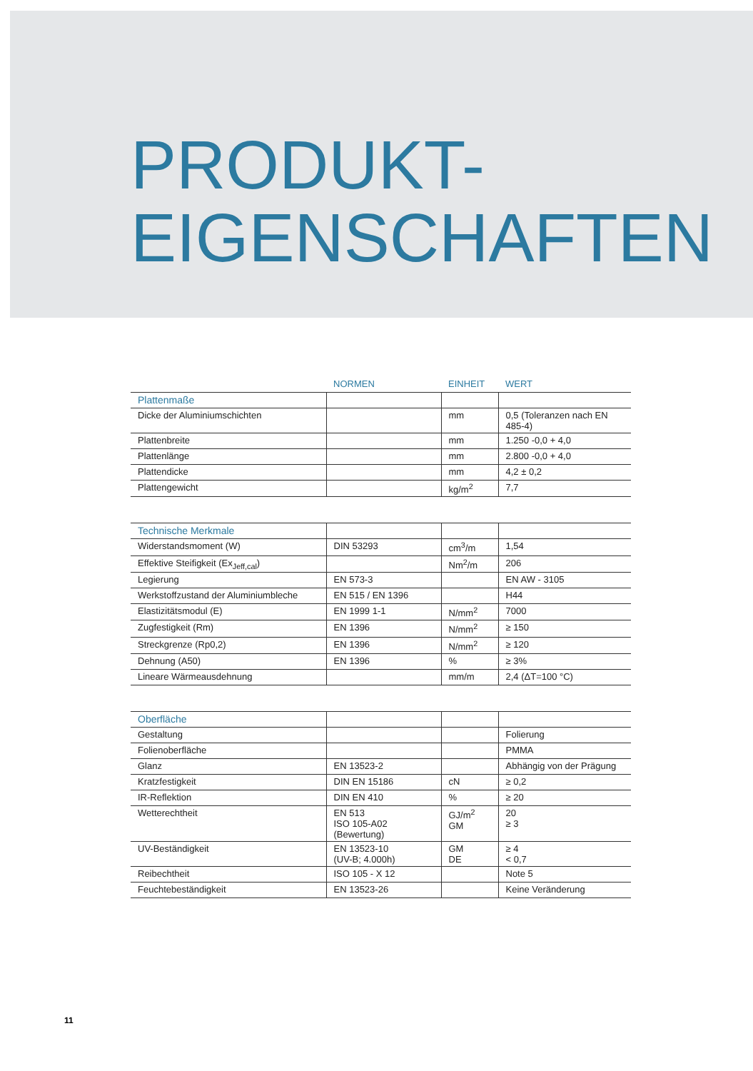PRODUKT-
EIGENSCHAFTEN
| | NORMEN | EINHEIT | WERT |
| --- | --- | --- | --- |
| Plattenmaße | | | |
| Dicke der Aluminiumschichten | | mm | 0,5 (Toleranzen nach EN 485-4) |
| Plattenbreite | | mm | 1.250 -0,0 + 4,0 |
| Plattenlänge | | mm | 2.800 -0,0 + 4,0 |
| Plattendicke | | mm | 4,2 ± 0,2 |
| Plattengewicht | | kg/m<sup>2</sup> | 7,7 |
| Technische Merkmale | | | |
| Widerstandsmoment (W) | DIN 53293 | cm<sup>3</sup>/m | 1,54 |
| Effektive Steifigkeit (Ex<sub>Jeff,cal</sub>) | | Nm<sup>2</sup>/m | 206 |
| Legierung | EN 573-3 | | EN AW - 3105 |
| Werkstoffzustand der Aluminiumbleche | EN 515 / EN 1396 | | H44 |
| Elastizitätsmodul (E) | EN 1999 1-1 | N/mm<sup>2</sup> | 7000 |
| Zugfestigkeit (Rm) | EN 1396 | N/mm<sup>2</sup> | ≥ 150 |
| Streckgrenze (Rp0,2) | EN 1396 | N/mm<sup>2</sup> | ≥ 120 |
| Dehnung (A50) | EN 1396 | % | ≥ 3% |
| Lineare Wärmeausdehnung | | mm/m | 2,4 (ΔT=100 °C) |
| Oberfläche | | | |
| Gestaltung | | | Folierung |
| Folienoberfläche | | | PMMA |
| Glanz | EN 13523-2 | | Abhängig von der Prägung |
| Kratzfestigkeit | DIN EN 15186 | cN | ≥ 0,2 |
| IR-Reflektion | DIN EN 410 | % | ≥ 20 |
| Wetterechtheit | EN 513 ISO 105-A02 (Bewertung) | GJ/m<sup>2</sup> GM | 20 ≥ 3 |
| UV-Beständigkeit | EN 13523-10 (UV-B; 4.000h) | GM DE | ≥ 4 < 0,7 |
| Reibechtheit | ISO 105 - X 12 | | Note 5 |
| Feuchtebeständigkeit | EN 13523-26 | | Keine Veränderung |
11